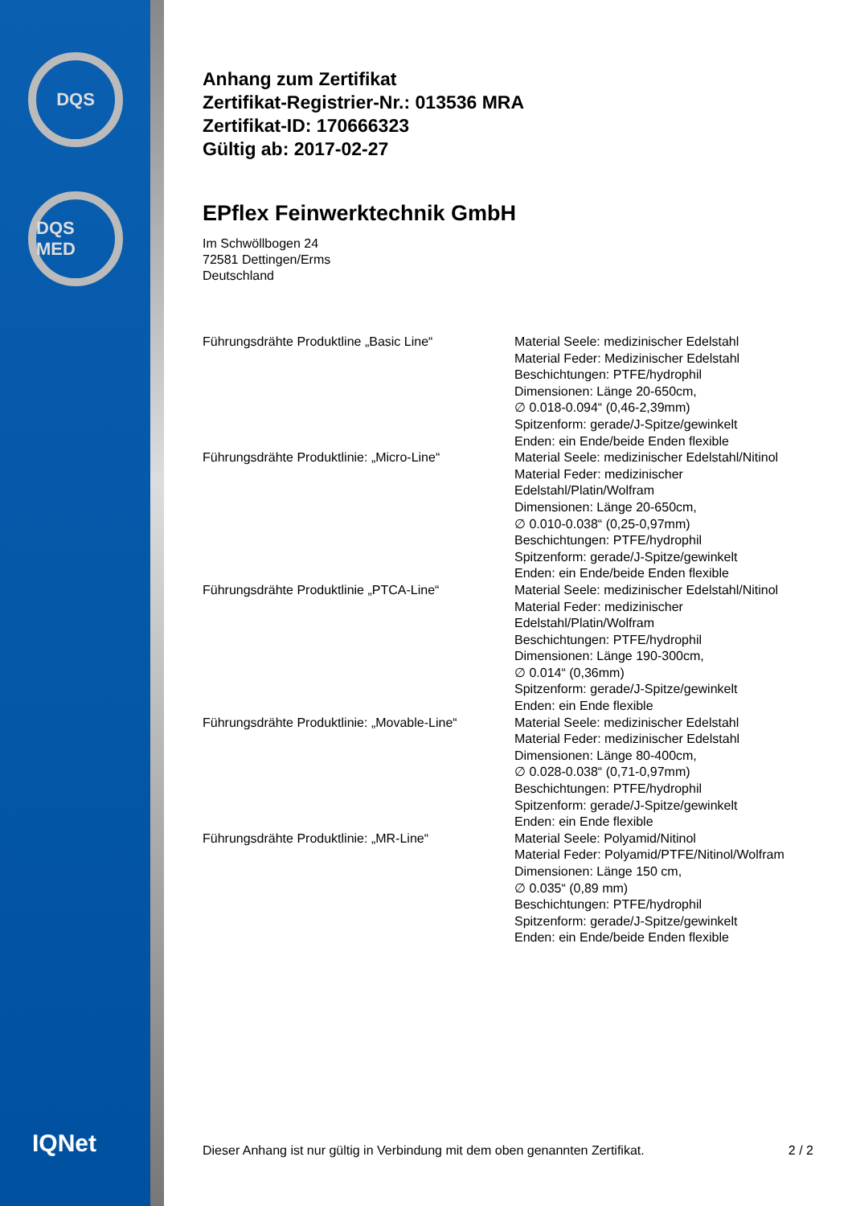DQS
DQS MED
IQNet
Anhang zum Zertifikat
Zertifikat-Registrier-Nr.: 013536 MRA
Zertifikat-ID: 170666323
Gültig ab: 2017-02-27
EPflex Feinwerktechnik GmbH
Im Schwöllbogen 24
72581 Dettingen/Erms
Deutschland
| Führungsdrähte Produktline „Basic Line“ | Material Seele: medizinischer Edelstahl Material Feder: Medizinischer Edelstahl Beschichtungen: PTFE/hydrophil Dimensionen: Länge 20-650cm, ∅ 0.018-0.094“ (0,46-2,39mm) Spitzenform: gerade/J-Spitze/gewinkelt Enden: ein Ende/beide Enden flexible |
| Führungsdrähte Produktlinie: „Micro-Line“ | Material Seele: medizinischer Edelstahl/Nitinol Material Feder: medizinischer Edelstahl/Platin/Wolfram Dimensionen: Länge 20-650cm, ∅ 0.010-0.038“ (0,25-0,97mm) Beschichtungen: PTFE/hydrophil Spitzenform: gerade/J-Spitze/gewinkelt Enden: ein Ende/beide Enden flexible |
| Führungsdrähte Produktlinie „PTCA-Line“ | Material Seele: medizinischer Edelstahl/Nitinol Material Feder: medizinischer Edelstahl/Platin/Wolfram Beschichtungen: PTFE/hydrophil Dimensionen: Länge 190-300cm, ∅ 0.014“ (0,36mm) Spitzenform: gerade/J-Spitze/gewinkelt Enden: ein Ende flexible |
| Führungsdrähte Produktlinie: „Movable-Line“ | Material Seele: medizinischer Edelstahl Material Feder: medizinischer Edelstahl Dimensionen: Länge 80-400cm, ∅ 0.028-0.038“ (0,71-0,97mm) Beschichtungen: PTFE/hydrophil Spitzenform: gerade/J-Spitze/gewinkelt Enden: ein Ende flexible |
| Führungsdrähte Produktlinie: „MR-Line“ | Material Seele: Polyamid/Nitinol Material Feder: Polyamid/PTFE/Nitinol/Wolfram Dimensionen: Länge 150 cm, ∅ 0.035“ (0,89 mm) Beschichtungen: PTFE/hydrophil Spitzenform: gerade/J-Spitze/gewinkelt Enden: ein Ende/beide Enden flexible |
Dieser Anhang ist nur gültig in Verbindung mit dem oben genannten Zertifikat. 2 / 2